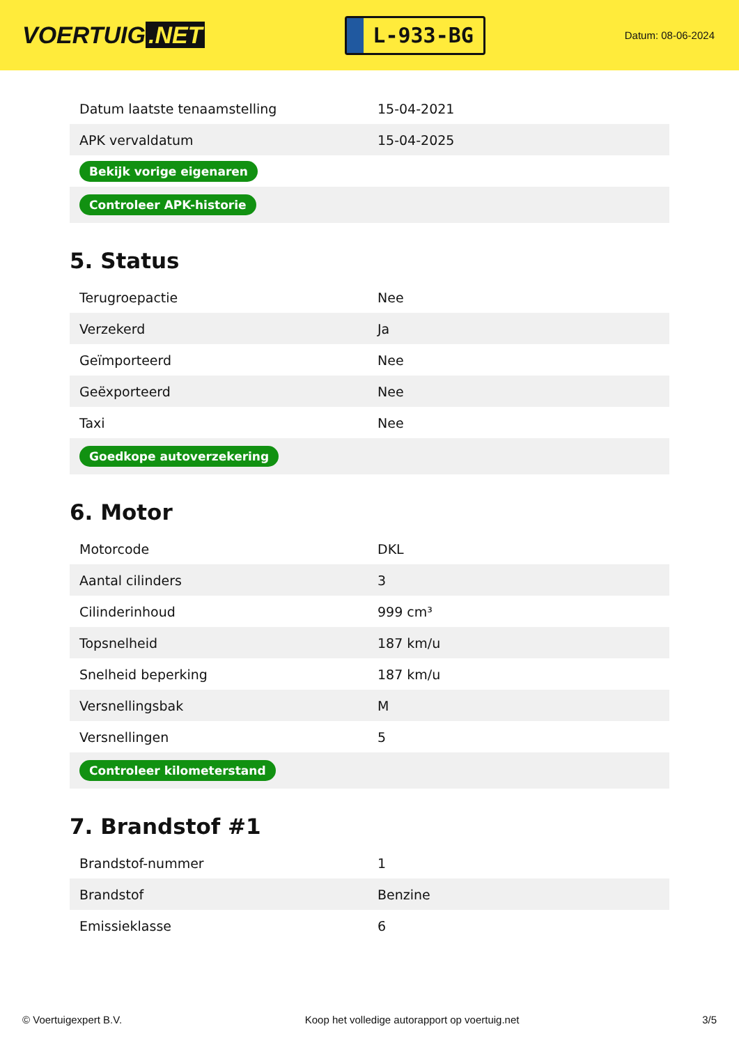VOERTUIG.NET
L-933-BG
Datum: 08-06-2024
| Datum laatste tenaamstelling | 15-04-2021 |
| APK vervaldatum | 15-04-2025 |
| Bekijk vorige eigenaren | |
| Controleer APK-historie | |
5. Status
| Terugroepactie | Nee |
| Verzekerd | Ja |
| Geïmporteerd | Nee |
| Geëxporteerd | Nee |
| Taxi | Nee |
| Goedkope autoverzekering | |
6. Motor
| Motorcode | DKL |
| Aantal cilinders | 3 |
| Cilinderinhoud | 999 cm³ |
| Topsnelheid | 187 km/u |
| Snelheid beperking | 187 km/u |
| Versnellingsbak | M |
| Versnellingen | 5 |
| Controleer kilometerstand | |
7. Brandstof #1
| Brandstof-nummer | 1 |
| Brandstof | Benzine |
| Emissieklasse | 6 |
© Voertuigexpert B.V. Koop het volledige autorapport op voertuig.net 3/5